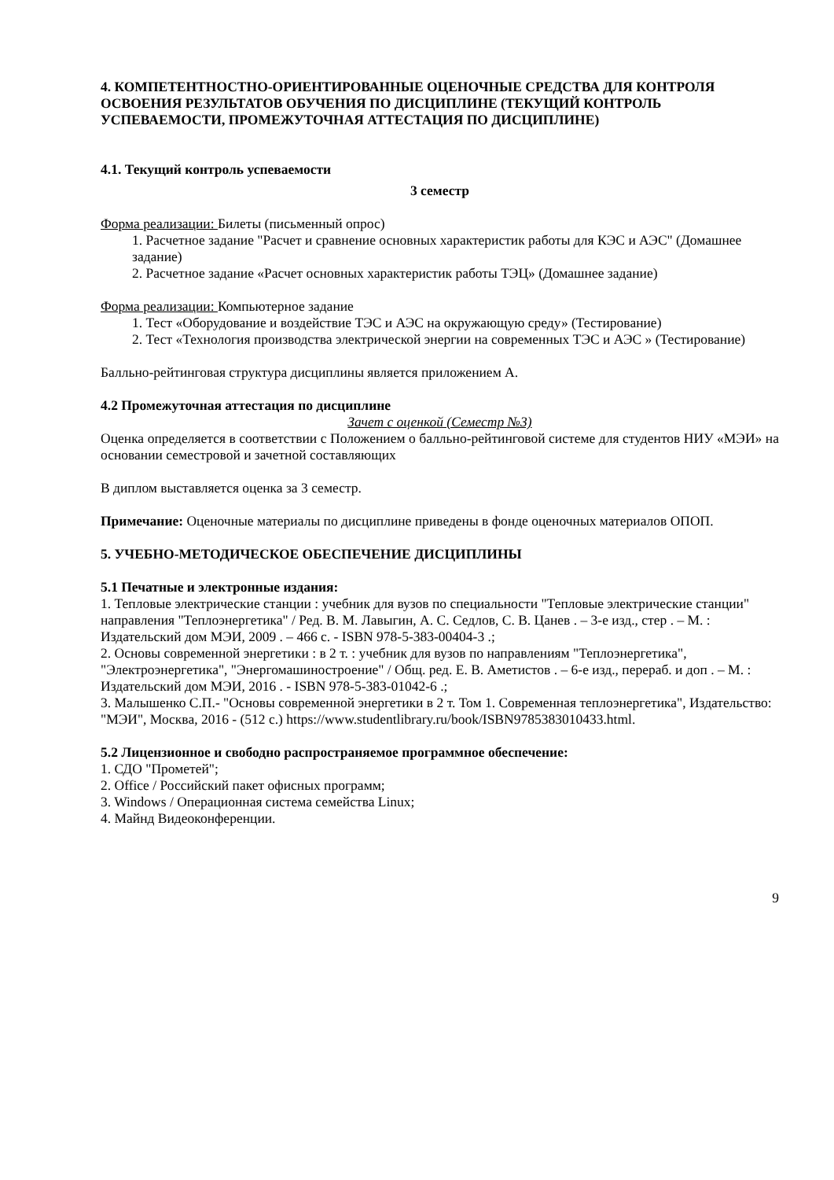4. КОМПЕТЕНТНОСТНО-ОРИЕНТИРОВАННЫЕ ОЦЕНОЧНЫЕ СРЕДСТВА ДЛЯ КОНТРОЛЯ ОСВОЕНИЯ РЕЗУЛЬТАТОВ ОБУЧЕНИЯ ПО ДИСЦИПЛИНЕ (ТЕКУЩИЙ КОНТРОЛЬ УСПЕВАЕМОСТИ, ПРОМЕЖУТОЧНАЯ АТТЕСТАЦИЯ ПО ДИСЦИПЛИНЕ)
4.1. Текущий контроль успеваемости
3 семестр
Форма реализации: Билеты (письменный опрос)
1. Расчетное задание "Расчет и сравнение основных характеристик работы для КЭС и АЭС" (Домашнее задание)
2. Расчетное задание «Расчет основных характеристик работы ТЭЦ» (Домашнее задание)
Форма реализации: Компьютерное задание
1. Тест «Оборудование и воздействие ТЭС и АЭС на окружающую среду» (Тестирование)
2. Тест «Технология производства электрической энергии на современных ТЭС и АЭС » (Тестирование)
Балльно-рейтинговая структура дисциплины является приложением А.
4.2 Промежуточная аттестация по дисциплине
Зачет с оценкой (Семестр №3)
Оценка определяется в соответствии с Положением о балльно-рейтинговой системе для студентов НИУ «МЭИ» на основании семестровой и зачетной составляющих
В диплом выставляется оценка за 3 семестр.
Примечание: Оценочные материалы по дисциплине приведены в фонде оценочных материалов ОПОП.
5. УЧЕБНО-МЕТОДИЧЕСКОЕ ОБЕСПЕЧЕНИЕ ДИСЦИПЛИНЫ
5.1 Печатные и электронные издания:
1. Тепловые электрические станции : учебник для вузов по специальности "Тепловые электрические станции" направления "Теплоэнергетика" / Ред. В. М. Лавыгин, А. С. Седлов, С. В. Цанев . – 3-е изд., стер . – М. : Издательский дом МЭИ, 2009 . – 466 с. - ISBN 978-5-383-00404-3 .;
2. Основы современной энергетики : в 2 т. : учебник для вузов по направлениям "Теплоэнергетика", "Электроэнергетика", "Энергомашиностроение" / Общ. ред. Е. В. Аметистов . – 6-е изд., перераб. и доп . – М. : Издательский дом МЭИ, 2016 . - ISBN 978-5-383-01042-6 .;
3. Малышенко С.П.- "Основы современной энергетики в 2 т. Том 1. Современная теплоэнергетика", Издательство: "МЭИ", Москва, 2016 - (512 с.) https://www.studentlibrary.ru/book/ISBN9785383010433.html.
5.2 Лицензионное и свободно распространяемое программное обеспечение:
1. СДО "Прометей";
2. Office / Российский пакет офисных программ;
3. Windows / Операционная система семейства Linux;
4. Майнд Видеоконференции.
9